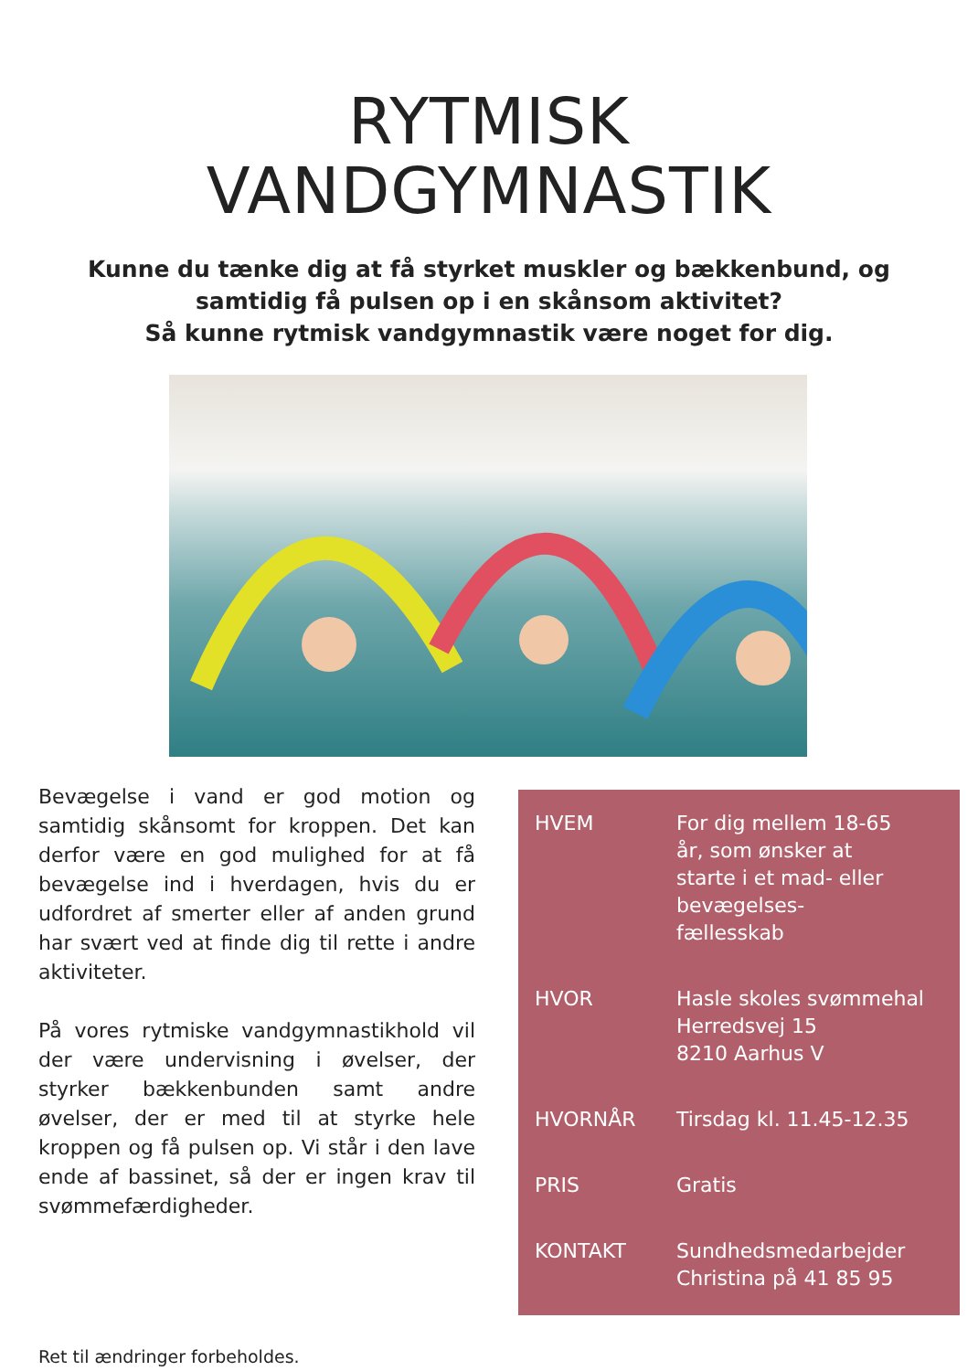RYTMISK
VANDGYMNASTIK
Kunne du tænke dig at få styrket muskler og bækkenbund, og samtidig få pulsen op i en skånsom aktivitet?
Så kunne rytmisk vandgymnastik være noget for dig.
Bevægelse i vand er god motion og samtidig skånsomt for kroppen. Det kan derfor være en god mulighed for at få bevægelse ind i hverdagen, hvis du er udfordret af smerter eller af anden grund har svært ved at finde dig til rette i andre aktiviteter.
På vores rytmiske vandgymnastikhold vil der være undervisning i øvelser, der styrker bækkenbunden samt andre øvelser, der er med til at styrke hele kroppen og få pulsen op. Vi står i den lave ende af bassinet, så der er ingen krav til svømmefærdigheder.
Ret til ændringer forbeholdes.
| HVEM | For dig mellem 18-65 år, som ønsker at starte i et mad- eller bevægelses- fællesskab |
| HVOR | Hasle skoles svømmehal Herredsvej 15 8210 Aarhus V |
| HVORNÅR | Tirsdag kl. 11.45-12.35 |
| PRIS | Gratis |
| KONTAKT | Sundhedsmedarbejder Christina på 41 85 95 |